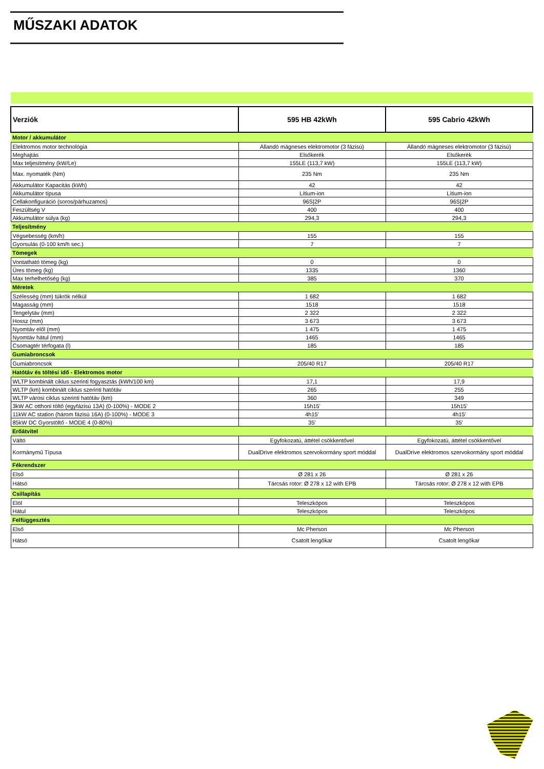MŰSZAKI ADATOK
| Verziók | 595 HB 42kWh | 595 Cabrio 42kWh |
| --- | --- | --- |
| Motor / akkumulátor | | |
| Elektromos motor technológia | Állandó mágneses elektromotor (3 fázisú) | Állandó mágneses elektromotor (3 fázisú) |
| Meghajtás | Elsőkerék | Elsőkerék |
| Max teljesítmény (kW/Le) | 155LE (113,7 kW) | 155LE (113,7 kW) |
| Max. nyomaték (Nm) | 235 Nm | 235 Nm |
| Akkumulátor Kapacitás (kWh) | 42 | 42 |
| Akkumulátor típusa | Lítium-ion | Lítium-ion |
| Cellakonfiguráció (soros/párhuzamos) | 96S/2P | 96S/2P |
| Feszültség V | 400 | 400 |
| Akkumulátor súlya (kg) | 294,3 | 294,3 |
| Teljesítmény | | |
| Végsebesség (km/h) | 155 | 155 |
| Gyorsulás (0-100 km/h sec.) | 7 | 7 |
| Tömegek | | |
| Vontatható tömeg (kg) | 0 | 0 |
| Üres tömeg (kg) | 1335 | 1360 |
| Max terhelhetőség (kg) | 385 | 370 |
| Méretek | | |
| Szélesség (mm) tükrök nélkül | 1 682 | 1 682 |
| Magasság (mm) | 1518 | 1518 |
| Tengelytáv (mm) | 2 322 | 2 322 |
| Hossz (mm) | 3 673 | 3 673 |
| Nyomtáv elől (mm) | 1 475 | 1 475 |
| Nyomtáv hátul (mm) | 1465 | 1465 |
| Csomagtér térfogata (l) | 185 | 185 |
| Gumiabroncsok | | |
| Gumiabroncsok | 205/40 R17 | 205/40 R17 |
| Hatótáv és töltési idő - Elektromos motor | | |
| WLTP kombinált ciklus szerinti fogyasztás (kWh/100 km) | 17,1 | 17,9 |
| WLTP (km) kombinált ciklus szerinti hatótáv | 265 | 255 |
| WLTP városi ciklus szerinti hatótáv (km) | 360 | 349 |
| 3kW AC otthoni töltő (egyfázisú 13A) (0-100%) - MODE 2 | 15h15' | 15h15' |
| 11kW AC station (három fázisú 16A) (0-100%) - MODE 3 | 4h15' | 4h15' |
| 85kW DC Gyorstöltő - MODE 4 (0-80%) | 35' | 35' |
| Erőátvitel | | |
| Váltó | Egyfokozatú, áttétel csökkentővel | Egyfokozatú, áttétel csökkentővel |
| Kormánymű Típusa | DualDrive elektromos szervokormány sport móddal | DualDrive elektromos szervokormány sport móddal |
| Fékrendszer | | |
| Első | Ø 281 x 26 | Ø 281 x 26 |
| Hátsó | Tárcsás rotor: Ø 278 x 12 with EPB | Tárcsás rotor: Ø 278 x 12 with EPB |
| Csillapítás | | |
| Elöl | Teleszkópos | Teleszkópos |
| Hátul | Teleszkópos | Teleszkópos |
| Felfüggesztés | | |
| Első | Mc Pherson | Mc Pherson |
| Hátsó | Csatolt lengőkar | Csatolt lengőkar |